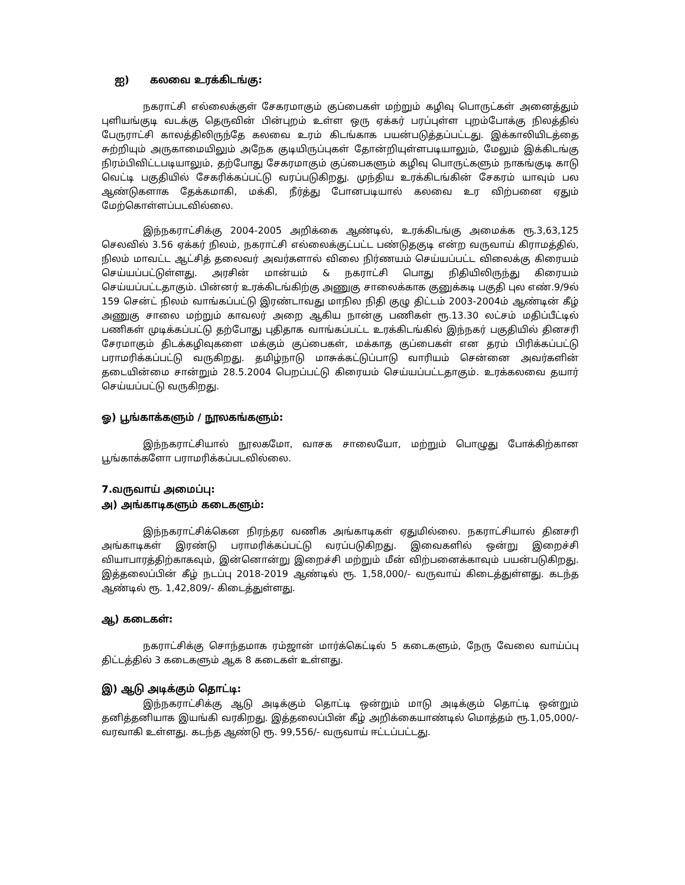ஐ) கலவை உரக்கிடங்கு:
நகராட்சி எல்லைக்குள் சேகரமாகும் குப்பைகள் மற்றும் கழிவு பொருட்கள் அனைத்தும் புளியங்குடி வடக்கு தெருவின் பின்புறம் உள்ள ஒரு ஏக்கர் பரப்புள்ள புறம்போக்கு நிலத்தில் பேருராட்சி காலத்திலிருந்தே கலவை உரம் கிடங்காக பயன்படுத்தப்பட்டது. இக்காலியிடத்தை சுற்றியும் அருகாமையிலும் அநேக குடியிருப்புகள் தோன்றியுள்ளபடியாலும், மேலும் இக்கிடங்கு நிரம்பிவிட்டபடியாலும், தற்போது சேகரமாகும் குப்பைகளும் கழிவு பொருட்களும் நாகங்குடி காடு வெட்டி பகுதியில் சேகரிக்கப்பட்டு வரப்படுகிறது. முந்திய உரக்கிடங்கின் சேகரம் யாவும் பல ஆண்டுகளாக தேக்கமாகி, மக்கி, நீர்த்து போனபடியால் கலவை உர விற்பனை ஏதும் மேற்கொள்ளப்படவில்லை.
இந்நகராட்சிக்கு 2004-2005 அறிக்கை ஆண்டில், உரக்கிடங்கு அமைக்க ரூ.3,63,125 செலவில் 3.56 ஏக்கர் நிலம், நகராட்சி எல்லைக்குட்பட்ட பண்டுதகுடி என்ற வருவாய் கிராமத்தில், நிலம் மாவட்ட ஆட்சித் தலைவர் அவர்களால் விலை நிர்ணயம் செய்யப்பட்ட விலைக்கு கிரையம் செய்யப்பட்டுள்ளது. அரசின் மான்யம் & நகராட்சி பொது நிதியிலிருந்து கிரையம் செய்யப்பட்டதாகும். பின்னர் உரக்கிடங்கிற்கு அணுகு சாலைக்காக குனுக்கடி பகுதி புல எண்.9/9ல் 159 சென்ட் நிலம் வாங்கப்பட்டு இரண்டாவது மாநில நிதி குழு திட்டம் 2003-2004ம் ஆண்டின் கீழ் அணுகு சாலை மற்றும் காவலர் அறை ஆகிய நான்கு பணிகள் ரூ.13.30 லட்சம் மதிப்பீட்டில் பணிகள் முடிக்கப்பட்டு தற்போது புதிதாக வாங்கப்பட்ட உரக்கிடங்கில் இந்நகர் பகுதியில் தினசரி சேரமாகும் திடக்கழிவுகளை மக்கும் குப்பைகள், மக்காத குப்பைகள் என தரம் பிரிக்கப்பட்டு பராமரிக்கப்பட்டு வருகிறது. தமிழ்நாடு மாசுக்கட்டுப்பாடு வாரியம் சென்னை அவர்களின் தடையின்மை சான்றும் 28.5.2004 பெறப்பட்டு கிரையம் செய்யப்பட்டதாகும். உரக்கலவை தயார் செய்யப்பட்டு வருகிறது.
ஓ) பூங்காக்களும் / நூலகங்களும்:
இந்நகராட்சியால் நூலகமோ, வாசக சாலையோ, மற்றும் பொழுது போக்கிற்கான பூங்காக்களோ பராமரிக்கப்படவில்லை.
7.வருவாய் அமைப்பு:
அ) அங்காடிகளும் கடைகளும்:
இந்நகராட்சிக்கென நிரந்தர வணிக அங்காடிகள் ஏதுமில்லை. நகராட்சியால் தினசரி அங்காடிகள் இரண்டு பராமரிக்கப்பட்டு வரப்படுகிறது. இவைகளில் ஒன்று இறைச்சி வியாபாரத்திற்காகவும், இன்னொன்று இறைச்சி மற்றும் மீன் விற்பனைக்காவும் பயன்படுகிறது. இத்தலைப்பின் கீழ் நடப்பு 2018-2019 ஆண்டில் ரூ. 1,58,000/- வருவாய் கிடைத்துள்ளது. கடந்த ஆண்டில் ரூ. 1,42,809/- கிடைத்துள்ளது.
ஆ) கடைகள்:
நகராட்சிக்கு சொந்தமாக ரம்ஜான் மார்க்கெட்டில் 5 கடைகளும், நேரு வேலை வாய்ப்பு திட்டத்தில் 3 கடைகளும் ஆக 8 கடைகள் உள்ளது.
இ) ஆடு அடிக்கும் தொட்டி:
இந்நகராட்சிக்கு ஆடு அடிக்கும் தொட்டி ஒன்றும் மாடு அடிக்கும் தொட்டி ஒன்றும் தனித்தனியாக இயங்கி வரகிறது. இத்தலைப்பின் கீழ் அறிக்கையாண்டில் மொத்தம் ரூ.1,05,000/- வரவாகி உள்ளது. கடந்த ஆண்டு ரூ. 99,556/- வருவாய் ஈட்டப்பட்டது.